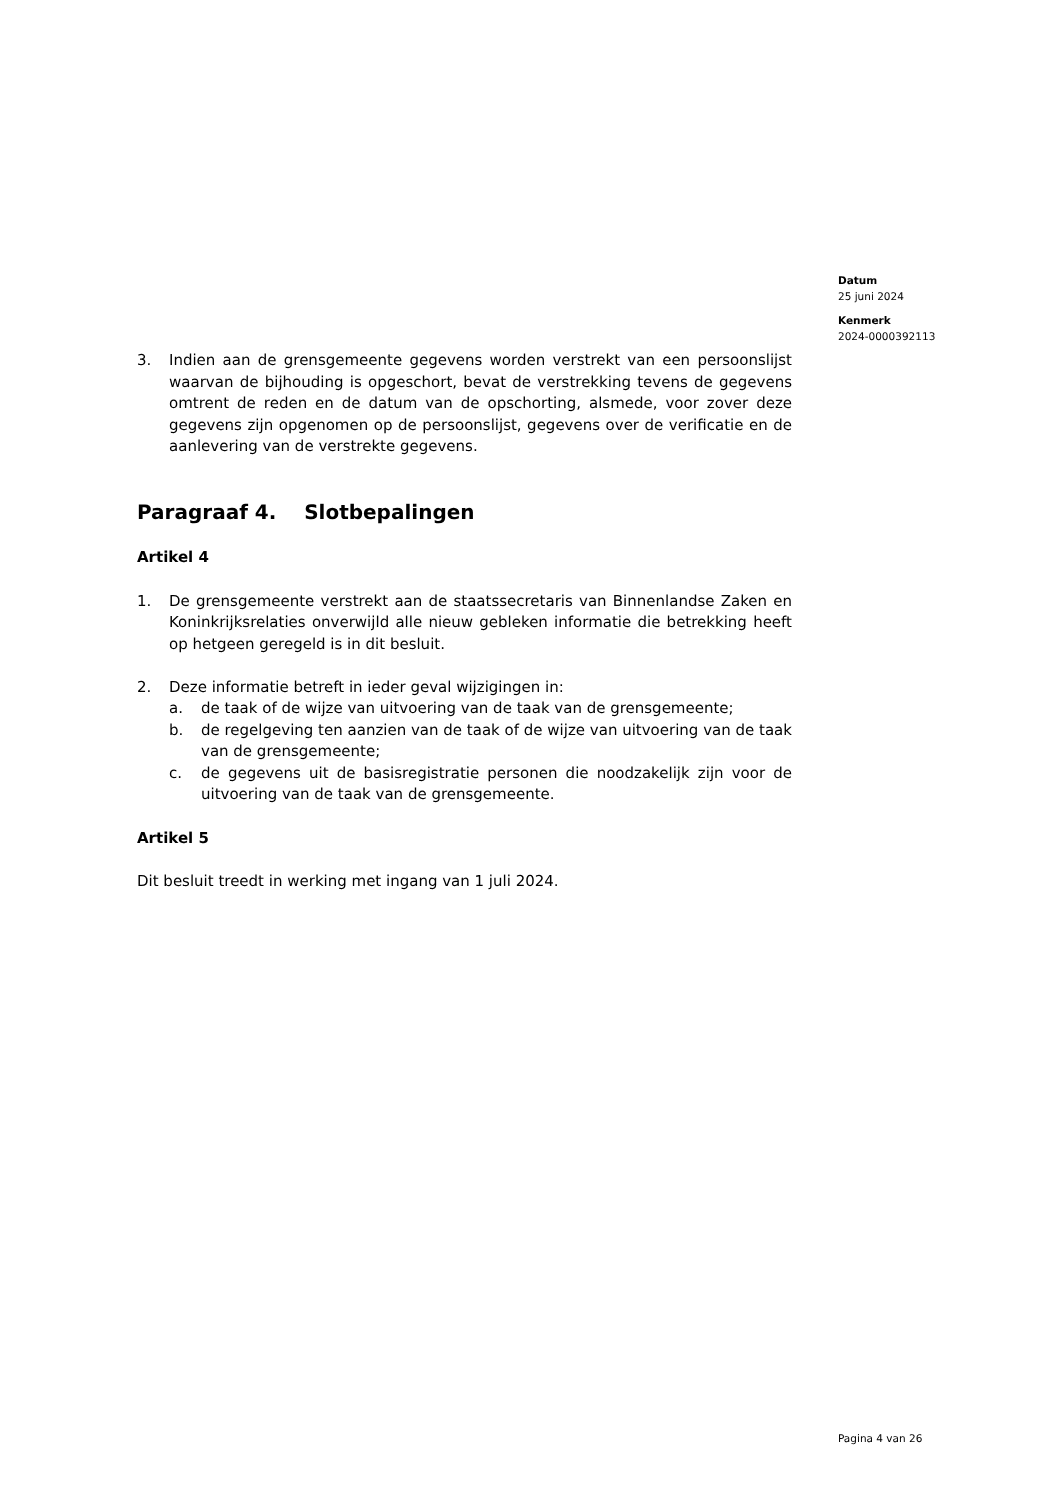Datum
25 juni 2024
Kenmerk
2024-0000392113
3. Indien aan de grensgemeente gegevens worden verstrekt van een persoonslijst waarvan de bijhouding is opgeschort, bevat de verstrekking tevens de gegevens omtrent de reden en de datum van de opschorting, alsmede, voor zover deze gegevens zijn opgenomen op de persoonslijst, gegevens over de verificatie en de aanlevering van de verstrekte gegevens.
Paragraaf 4. Slotbepalingen
Artikel 4
1. De grensgemeente verstrekt aan de staatssecretaris van Binnenlandse Zaken en Koninkrijksrelaties onverwijld alle nieuw gebleken informatie die betrekking heeft op hetgeen geregeld is in dit besluit.
2. Deze informatie betreft in ieder geval wijzigingen in:
a. de taak of de wijze van uitvoering van de taak van de grensgemeente;
b. de regelgeving ten aanzien van de taak of de wijze van uitvoering van de taak van de grensgemeente;
c. de gegevens uit de basisregistratie personen die noodzakelijk zijn voor de uitvoering van de taak van de grensgemeente.
Artikel 5
Dit besluit treedt in werking met ingang van 1 juli 2024.
Pagina 4 van 26